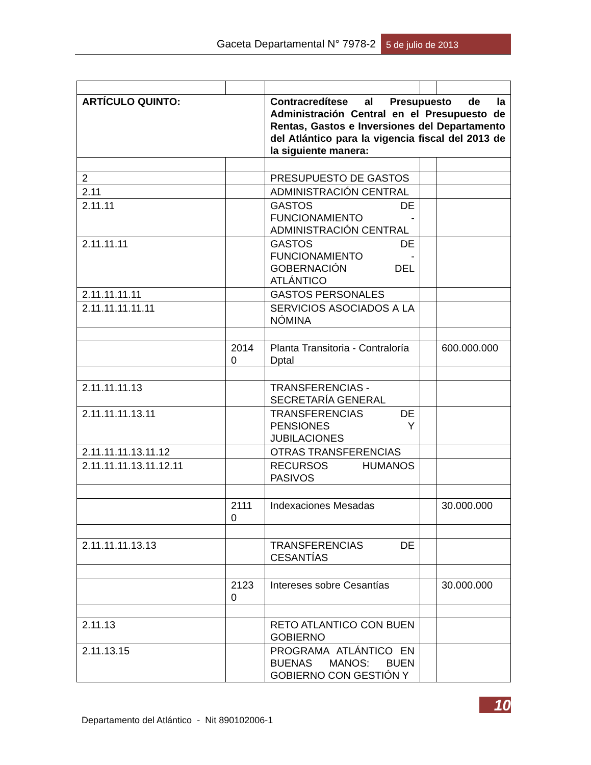Gaceta Departamental N° 7978-2
5 de julio de 2013
| ARTÍCULO QUINTO: | | Contracredítese al Presupuesto de la Administración Central en el Presupuesto de Rentas, Gastos e Inversiones del Departamento del Atlántico para la vigencia fiscal del 2013 de la siguiente manera: | | |
| 2 | | PRESUPUESTO DE GASTOS | | |
| 2.11 | | ADMINISTRACIÓN CENTRAL | | |
| 2.11.11 | | GASTOS DE FUNCIONAMIENTO - ADMINISTRACIÓN CENTRAL | | |
| 2.11.11.11 | | GASTOS DE FUNCIONAMIENTO - GOBERNACIÓN DEL ATLÁNTICO | | |
| 2.11.11.11.11 | | GASTOS PERSONALES | | |
| 2.11.11.11.11.11 | | SERVICIOS ASOCIADOS A LA NÓMINA | | |
| | 2014 0 | Planta Transitoria - Contraloría Dptal | | 600.000.000 |
| 2.11.11.11.13 | | TRANSFERENCIAS - SECRETARÍA GENERAL | | |
| 2.11.11.11.13.11 | | TRANSFERENCIAS DE PENSIONES Y JUBILACIONES | | |
| 2.11.11.11.13.11.12 | | OTRAS TRANSFERENCIAS | | |
| 2.11.11.11.13.11.12.11 | | RECURSOS HUMANOS PASIVOS | | |
| | 2111 0 | Indexaciones Mesadas | | 30.000.000 |
| 2.11.11.11.13.13 | | TRANSFERENCIAS DE CESANTÍAS | | |
| | 2123 0 | Intereses sobre Cesantías | | 30.000.000 |
| 2.11.13 | | RETO ATLANTICO CON BUEN GOBIERNO | | |
| 2.11.13.15 | | PROGRAMA ATLÁNTICO EN BUENAS MANOS: BUEN GOBIERNO CON GESTIÓN Y | | |
10
Departamento del Atlántico - Nit 890102006-1